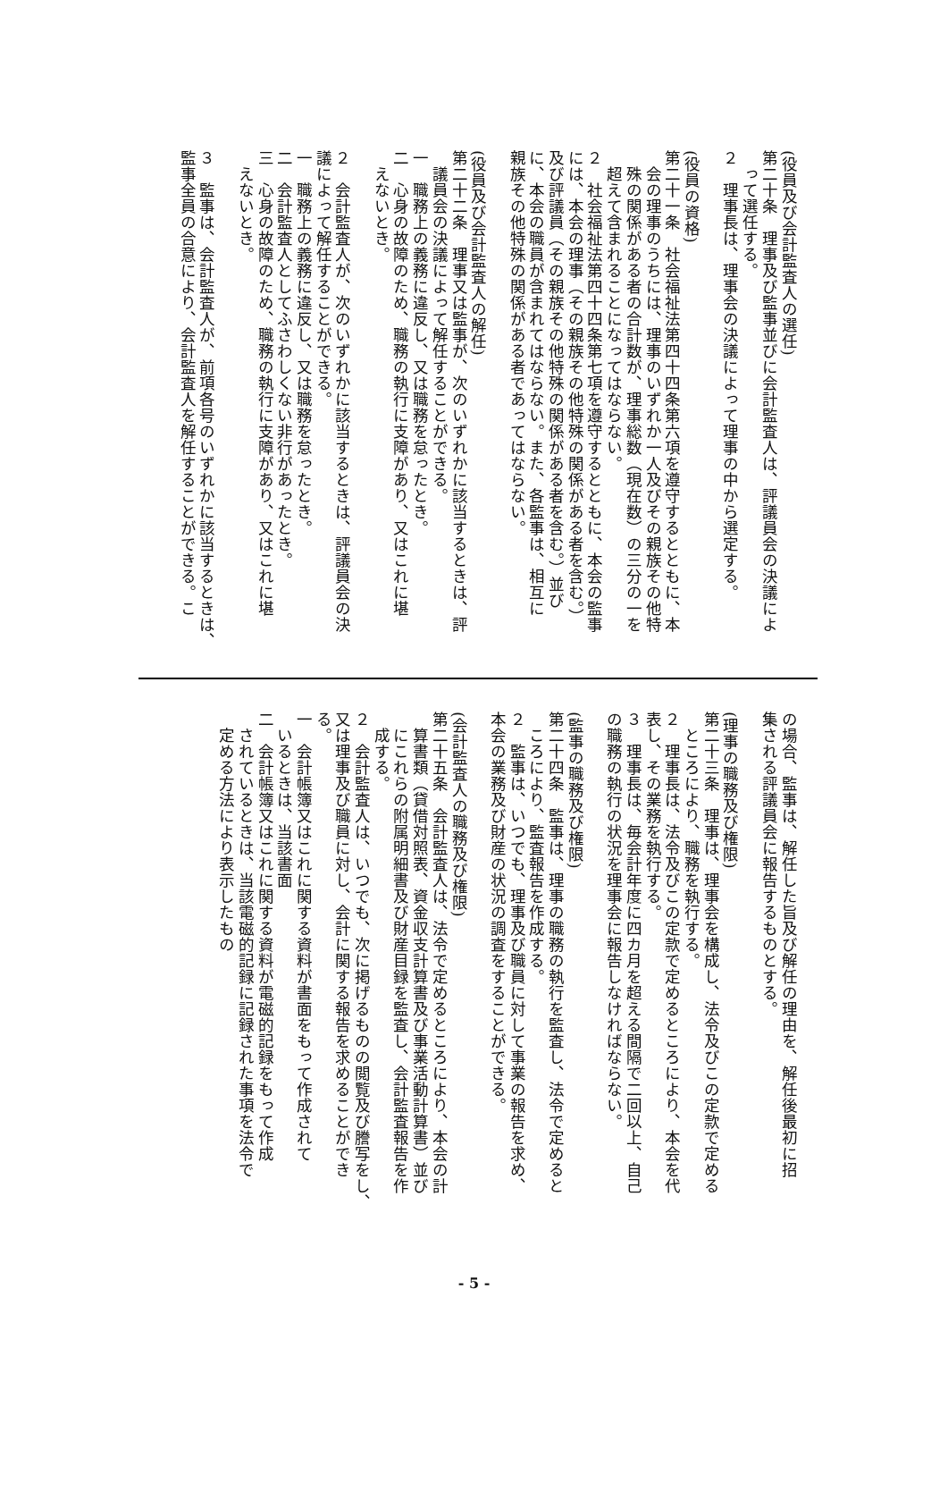(役員及び会計監査人の選任)
第二十条　理事及び監事並びに会計監査人は、評議員会の決議によ
　って選任する。
２　理事長は、理事会の決議によって理事の中から選定する。
(役員の資格)
第二十一条　社会福祉法第四十四条第六項を遵守するとともに、本
　会の理事のうちには、理事のいずれか一人及びその親族その他特
　殊の関係がある者の合計数が、理事総数（現在数）の三分の一を
　超えて含まれることになってはならない。
２　社会福祉法第四十四条第七項を遵守するとともに、本会の監事
には、本会の理事（その親族その他特殊の関係がある者を含む。）
及び評議員（その親族その他特殊の関係がある者を含む。）並び
に、本会の職員が含まれてはならない。また、各監事は、相互に
親族その他特殊の関係がある者であってはならない。
(役員及び会計監査人の解任)
第二十二条　理事又は監事が、次のいずれかに該当するときは、評
　議員会の決議によって解任することができる。
一　職務上の義務に違反し、又は職務を怠ったとき。
二　心身の故障のため、職務の執行に支障があり、又はこれに堪
　えないとき。
２　会計監査人が、次のいずれかに該当するときは、評議員会の決
議によって解任することができる。
一　職務上の義務に違反し、又は職務を怠ったとき。
二　会計監査人としてふさわしくない非行があったとき。
三　心身の故障のため、職務の執行に支障があり、又はこれに堪
　えないとき。
３　監事は、会計監査人が、前項各号のいずれかに該当するときは、
監事全員の合意により、会計監査人を解任することができる。こ
の場合、監事は、解任した旨及び解任の理由を、解任後最初に招
集される評議員会に報告するものとする。
(理事の職務及び権限)
第二十三条　理事は、理事会を構成し、法令及びこの定款で定める
　ところにより、職務を執行する。
２　理事長は、法令及びこの定款で定めるところにより、本会を代
表し、その業務を執行する。
３　理事長は、毎会計年度に四カ月を超える間隔で二回以上、自己
の職務の執行の状況を理事会に報告しなければならない。
(監事の職務及び権限)
第二十四条　監事は、理事の職務の執行を監査し、法令で定めると
　ころにより、監査報告を作成する。
２　監事は、いつでも、理事及び職員に対して事業の報告を求め、
本会の業務及び財産の状況の調査をすることができる。
(会計監査人の職務及び権限)
第二十五条　会計監査人は、法令で定めるところにより、本会の計
　算書類（貸借対照表、資金収支計算書及び事業活動計算書）並び
　にこれらの附属明細書及び財産目録を監査し、会計監査報告を作
　成する。
２　会計監査人は、いつでも、次に掲げるものの閲覧及び謄写をし、
又は理事及び職員に対し、会計に関する報告を求めることができ
る。
一　会計帳簿又はこれに関する資料が書面をもって作成されて
　いるときは、当該書面
二　会計帳簿又はこれに関する資料が電磁的記録をもって作成
　されているときは、当該電磁的記録に記録された事項を法令で
　定める方法により表示したもの
- 5 -